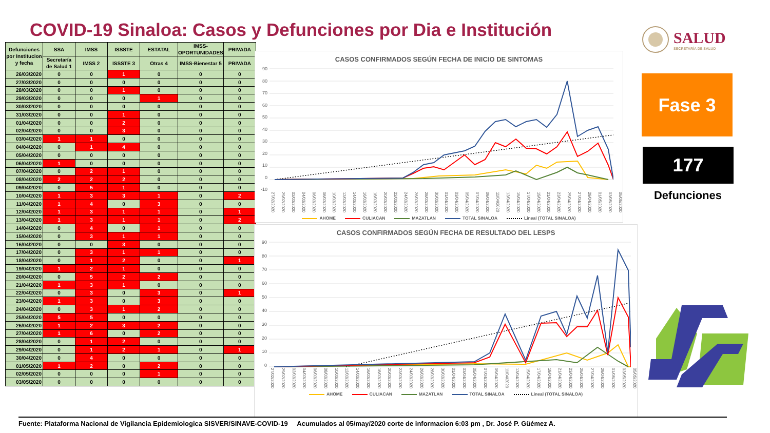COVID-19 Sinaloa: Casos y Defunciones por Dia e Institución
| Defunciones por Institucion y fecha | SSA | IMSS | ISSSTE | ESTATAL | IMSS-OPORTUNIDADES | PRIVADA |
| --- | --- | --- | --- | --- | --- | --- |
| | Secretaría de Salud 1 | IMSS 2 | ISSSTE 3 | Otras 4 | IMSS-Bienestar 5 | PRIVADA |
| 26/03/2020 | 0 | 0 | 1 | 0 | 0 | 0 |
| 27/03/2020 | 0 | 0 | 0 | 0 | 0 | 0 |
| 28/03/2020 | 0 | 0 | 1 | 0 | 0 | 0 |
| 29/03/2020 | 0 | 0 | 0 | 1 | 0 | 0 |
| 30/03/2020 | 0 | 0 | 0 | 0 | 0 | 0 |
| 31/03/2020 | 0 | 0 | 1 | 0 | 0 | 0 |
| 01/04/2020 | 0 | 0 | 2 | 0 | 0 | 0 |
| 02/04/2020 | 0 | 0 | 3 | 0 | 0 | 0 |
| 03/04/2020 | 1 | 1 | 0 | 0 | 0 | 0 |
| 04/04/2020 | 0 | 1 | 4 | 0 | 0 | 0 |
| 05/04/2020 | 0 | 0 | 0 | 0 | 0 | 0 |
| 06/04/2020 | 1 | 0 | 0 | 0 | 0 | 0 |
| 07/04/2020 | 0 | 2 | 1 | 0 | 0 | 0 |
| 08/04/2020 | 2 | 2 | 2 | 0 | 0 | 0 |
| 09/04/2020 | 0 | 5 | 1 | 0 | 0 | 0 |
| 10/04/2020 | 1 | 3 | 3 | 1 | 0 | 2 |
| 11/04/2020 | 1 | 4 | 0 | 3 | 0 | 0 |
| 12/04/2020 | 1 | 3 | 1 | 1 | 0 | 1 |
| 13/04/2020 | 1 | 3 | 1 | 1 | 0 | 2 |
| 14/04/2020 | 0 | 4 | 0 | 1 | 0 | 0 |
| 15/04/2020 | 0 | 3 | 1 | 1 | 0 | 0 |
| 16/04/2020 | 0 | 0 | 3 | 0 | 0 | 0 |
| 17/04/2020 | 0 | 3 | 1 | 1 | 0 | 0 |
| 18/04/2020 | 0 | 1 | 2 | 0 | 0 | 1 |
| 19/04/2020 | 1 | 2 | 1 | 0 | 0 | 0 |
| 20/04/2020 | 0 | 5 | 2 | 2 | 0 | 0 |
| 21/04/2020 | 1 | 3 | 1 | 0 | 0 | 0 |
| 22/04/2020 | 0 | 3 | 0 | 3 | 0 | 1 |
| 23/04/2020 | 1 | 3 | 0 | 3 | 0 | 0 |
| 24/04/2020 | 0 | 3 | 1 | 2 | 0 | 0 |
| 25/04/2020 | 5 | 5 | 0 | 0 | 0 | 0 |
| 26/04/2020 | 1 | 2 | 3 | 2 | 0 | 0 |
| 27/04/2020 | 1 | 6 | 0 | 2 | 0 | 0 |
| 28/04/2020 | 0 | 1 | 2 | 0 | 0 | 0 |
| 29/04/2020 | 0 | 1 | 2 | 1 | 0 | 1 |
| 30/04/2020 | 0 | 4 | 0 | 0 | 0 | 0 |
| 01/05/2020 | 1 | 2 | 0 | 2 | 0 | 0 |
| 02/05/2020 | 0 | 0 | 0 | 1 | 0 | 0 |
| 03/05/2020 | 0 | 0 | 0 | 0 | 0 | 0 |
CASOS CONFIRMADOS SEGÚN FECHA DE INICIO DE SINTOMAS
90
80
70
60
50
40
30
20
10
0
-10
27/02/2020 29/02/2020 02/03/2020 04/03/2020 06/03/2020 08/03/2020 10/03/2020 12/03/2020 14/03/2020 16/03/2020 18/03/2020 20/03/2020 22/03/2020 24/03/2020 26/03/2020 28/03/2020 30/03/2020 01/04/2020 03/04/2020 05/04/2020 07/04/2020 09/04/2020 11/04/2020 13/04/2020 15/04/2020 17/04/2020 19/04/2020 21/04/2020 23/04/2020 25/04/2020 27/04/2020 29/04/2020 01/05/2020 03/05/2020 05/05/2020
AHOME CULIACAN MAZATLAN TOTAL SINALOA Lineal (TOTAL SINALOA)
CASOS CONFIRMADOS SEGÚN FECHA DE RESULTADO DEL LESPS
90
80
70
60
50
40
30
20
10
0
27/02/2020 29/02/2020 02/03/2020 04/03/2020 06/03/2020 08/03/2020 10/03/2020 12/03/2020 14/03/2020 16/03/2020 18/03/2020 20/03/2020 22/03/2020 24/03/2020 26/03/2020 28/03/2020 30/03/2020 01/04/2020 03/04/2020 05/04/2020 07/04/2020 09/04/2020 11/04/2020 13/04/2020 15/04/2020 17/04/2020 19/04/2020 21/04/2020 23/04/2020 25/04/2020 27/04/2020 29/04/2020 01/05/2020 03/05/2020 05/05/2020
AHOME CULIACAN MAZATLAN TOTAL SINALOA Lineal (TOTAL SINALOA)
SALUD
SECRETARÍA DE SALUD
Fase 3
177
Defunciones
Fuente: Plataforma Nacional de Vigilancia Epidemiologica SISVER/SINAVE-COVID-19 Acumulados al 05/may/2020 corte de informacion 6:03 pm , Dr. José P. Güémez A.